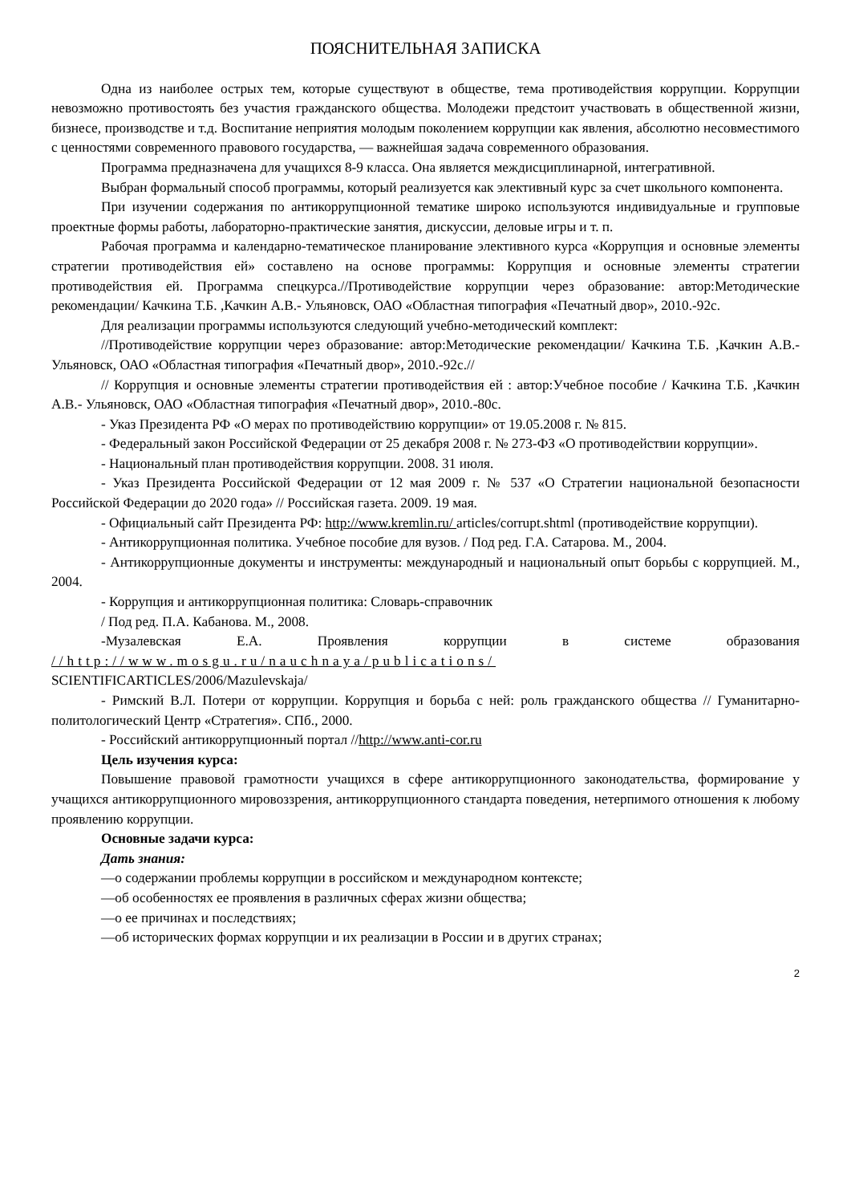ПОЯСНИТЕЛЬНАЯ ЗАПИСКА
Одна из наиболее острых тем, которые существуют в обществе, тема противодействия коррупции. Коррупции невозможно противостоять без участия гражданского общества. Молодежи предстоит участвовать в общественной жизни, бизнесе, производстве и т.д. Воспитание неприятия молодым поколением коррупции как явления, абсолютно несовместимого с ценностями современного правового государства, — важнейшая задача современного образования.
Программа предназначена для учащихся 8-9 класса. Она является междисциплинарной, интегративной.
Выбран формальный способ программы, который реализуется как элективный курс за счет школьного компонента.
При изучении содержания по антикоррупционной тематике широко используются индивидуальные и групповые проектные формы работы, лабораторно-практические занятия, дискуссии, деловые игры и т. п.
Рабочая программа и календарно-тематическое планирование элективного курса «Коррупция и основные элементы стратегии противодействия ей» составлено на основе программы: Коррупция и основные элементы стратегии противодействия ей. Программа спецкурса.//Противодействие коррупции через образование: автор:Методические рекомендации/ Качкина Т.Б. ,Качкин А.В.- Ульяновск, ОАО «Областная типография «Печатный двор», 2010.-92с.
Для реализации программы используются следующий учебно-методический комплект:
//Противодействие коррупции через образование: автор:Методические рекомендации/ Качкина Т.Б. ,Качкин А.В.- Ульяновск, ОАО «Областная типография «Печатный двор», 2010.-92с.//
// Коррупция и основные элементы стратегии противодействия ей : автор:Учебное пособие / Качкина Т.Б. ,Качкин А.В.- Ульяновск, ОАО «Областная типография «Печатный двор», 2010.-80с.
- Указ Президента РФ «О мерах по противодействию коррупции» от 19.05.2008 г. № 815.
- Федеральный закон Российской Федерации от 25 декабря 2008 г. № 273-ФЗ «О противодействии коррупции».
- Национальный план противодействия коррупции. 2008. 31 июля.
- Указ Президента Российской Федерации от 12 мая 2009 г. № 537 «О Стратегии национальной безопасности Российской Федерации до 2020 года» // Российская газета. 2009. 19 мая.
- Официальный сайт Президента РФ: http://www.kremlin.ru/ articles/corrupt.shtml (противодействие коррупции).
- Антикоррупционная политика. Учебное пособие для вузов. / Под ред. Г.А. Сатарова. М., 2004.
- Антикоррупционные документы и инструменты: международный и национальный опыт борьбы с коррупцией. М., 2004.
- Коррупция и антикоррупционная политика: Словарь-справочник
/ Под ред. П.А. Кабанова. М., 2008.
-Музалевская Е.А. Проявления коррупции в системе образования //http://www.mosgu.ru/nauchnaya/publications/
SCIENTIFICARTICLES/2006/Mazulevskaja/
- Римский В.Л. Потери от коррупции. Коррупция и борьба с ней: роль гражданского общества // Гуманитарно-политологический Центр «Стратегия». СПб., 2000.
- Российский антикоррупционный портал //http://www.anti-cor.ru
Цель изучения курса:
Повышение правовой грамотности учащихся в сфере антикоррупционного законодательства, формирование у учащихся антикоррупционного мировоззрения, антикоррупционного стандарта поведения, нетерпимого отношения к любому проявлению коррупции.
Основные задачи курса:
Дать знания:
—о содержании проблемы коррупции в российском и международном контексте;
—об особенностях ее проявления в различных сферах жизни общества;
—о ее причинах и последствиях;
—об исторических формах коррупции и их реализации в России и в других странах;
2